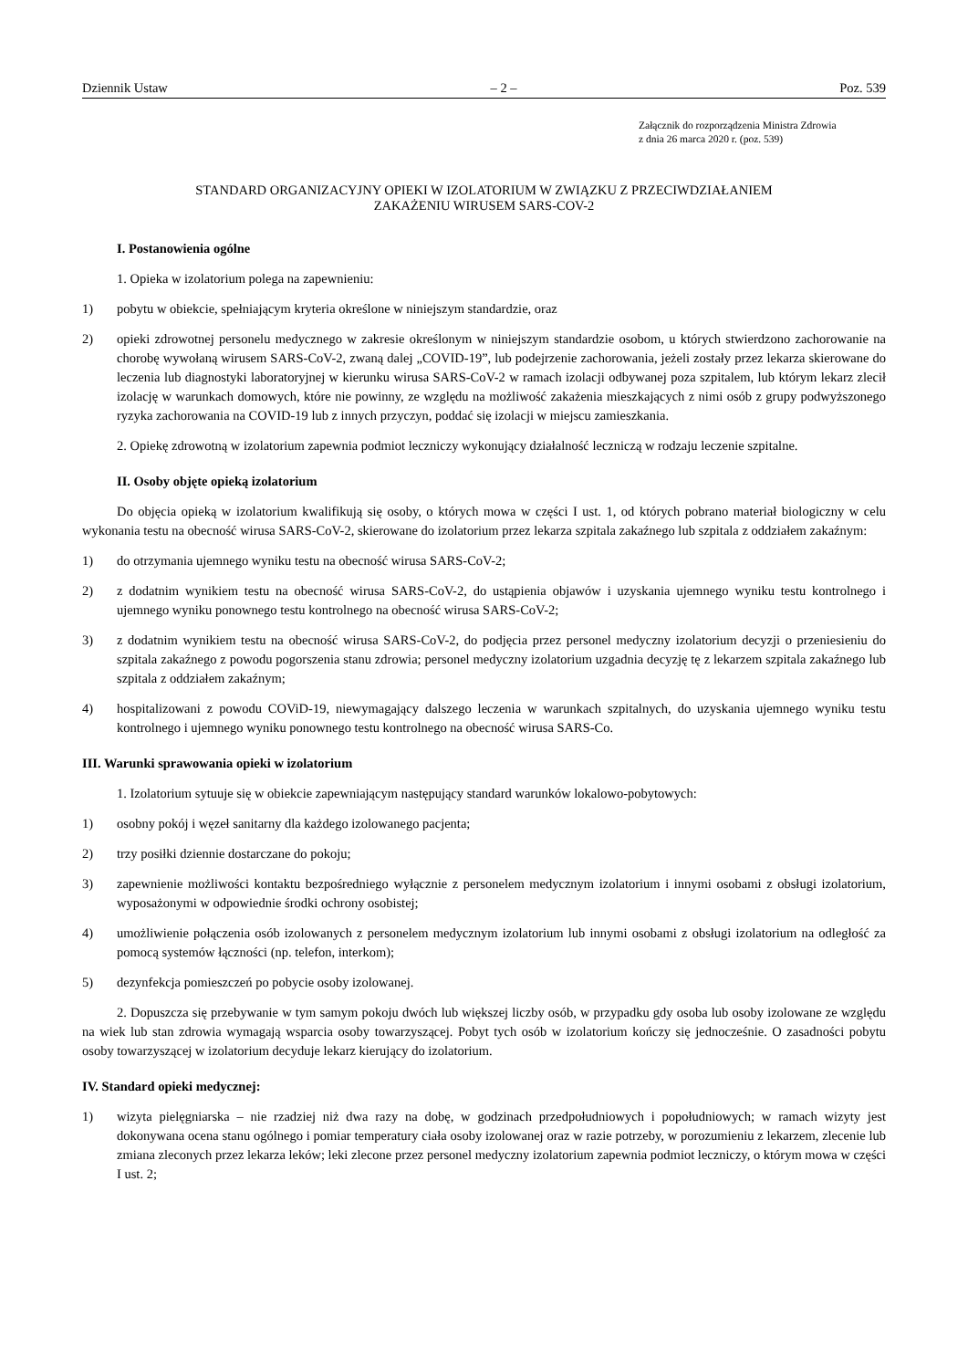Dziennik Ustaw – 2 – Poz. 539
Załącznik do rozporządzenia Ministra Zdrowia
z dnia 26 marca 2020 r. (poz. 539)
STANDARD ORGANIZACYJNY OPIEKI W IZOLATORIUM W ZWIĄZKU Z PRZECIWDZIAŁANIEM
ZAKAŻENIU WIRUSEM SARS-COV-2
I. Postanowienia ogólne
1. Opieka w izolatorium polega na zapewnieniu:
1) pobytu w obiekcie, spełniającym kryteria określone w niniejszym standardzie, oraz
2) opieki zdrowotnej personelu medycznego w zakresie określonym w niniejszym standardzie osobom, u których stwierdzono zachorowanie na chorobę wywołaną wirusem SARS-CoV-2, zwaną dalej „COVID-19”, lub podejrzenie zachorowania, jeżeli zostały przez lekarza skierowane do leczenia lub diagnostyki laboratoryjnej w kierunku wirusa SARS-CoV-2 w ramach izolacji odbywanej poza szpitalem, lub którym lekarz zlecił izolację w warunkach domowych, które nie powinny, ze względu na możliwość zakażenia mieszkających z nimi osób z grupy podwyższonego ryzyka zachorowania na COVID-19 lub z innych przyczyn, poddać się izolacji w miejscu zamieszkania.
2. Opiekę zdrowotną w izolatorium zapewnia podmiot leczniczy wykonujący działalność leczniczą w rodzaju leczenie szpitalne.
II. Osoby objęte opieką izolatorium
Do objęcia opieką w izolatorium kwalifikują się osoby, o których mowa w części I ust. 1, od których pobrano materiał biologiczny w celu wykonania testu na obecność wirusa SARS-CoV-2, skierowane do izolatorium przez lekarza szpitala zakaźnego lub szpitala z oddziałem zakaźnym:
1) do otrzymania ujemnego wyniku testu na obecność wirusa SARS-CoV-2;
2) z dodatnim wynikiem testu na obecność wirusa SARS-CoV-2, do ustąpienia objawów i uzyskania ujemnego wyniku testu kontrolnego i ujemnego wyniku ponownego testu kontrolnego na obecność wirusa SARS-CoV-2;
3) z dodatnim wynikiem testu na obecność wirusa SARS-CoV-2, do podjęcia przez personel medyczny izolatorium decyzji o przeniesieniu do szpitala zakaźnego z powodu pogorszenia stanu zdrowia; personel medyczny izolatorium uzgadnia decyzję tę z lekarzem szpitala zakaźnego lub szpitala z oddziałem zakaźnym;
4) hospitalizowani z powodu COViD-19, niewymagający dalszego leczenia w warunkach szpitalnych, do uzyskania ujemnego wyniku testu kontrolnego i ujemnego wyniku ponownego testu kontrolnego na obecność wirusa SARS-Co.
III. Warunki sprawowania opieki w izolatorium
1. Izolatorium sytuuje się w obiekcie zapewniającym następujący standard warunków lokalowo-pobytowych:
1) osobny pokój i węzeł sanitarny dla każdego izolowanego pacjenta;
2) trzy posiłki dziennie dostarczane do pokoju;
3) zapewnienie możliwości kontaktu bezpośredniego wyłącznie z personelem medycznym izolatorium i innymi osobami z obsługi izolatorium, wyposażonymi w odpowiednie środki ochrony osobistej;
4) umożliwienie połączenia osób izolowanych z personelem medycznym izolatorium lub innymi osobami z obsługi izolatorium na odległość za pomocą systemów łączności (np. telefon, interkom);
5) dezynfekcja pomieszczeń po pobycie osoby izolowanej.
2. Dopuszcza się przebywanie w tym samym pokoju dwóch lub większej liczby osób, w przypadku gdy osoba lub osoby izolowane ze względu na wiek lub stan zdrowia wymagają wsparcia osoby towarzyszącej. Pobyt tych osób w izolatorium kończy się jednocześnie. O zasadności pobytu osoby towarzyszącej w izolatorium decyduje lekarz kierujący do izolatorium.
IV. Standard opieki medycznej:
1) wizyta pielęgniarska – nie rzadziej niż dwa razy na dobę, w godzinach przedpołudniowych i popołudniowych; w ramach wizyty jest dokonywana ocena stanu ogólnego i pomiar temperatury ciała osoby izolowanej oraz w razie potrzeby, w porozumieniu z lekarzem, zlecenie lub zmiana zleconych przez lekarza leków; leki zlecone przez personel medyczny izolatorium zapewnia podmiot leczniczy, o którym mowa w części I ust. 2;